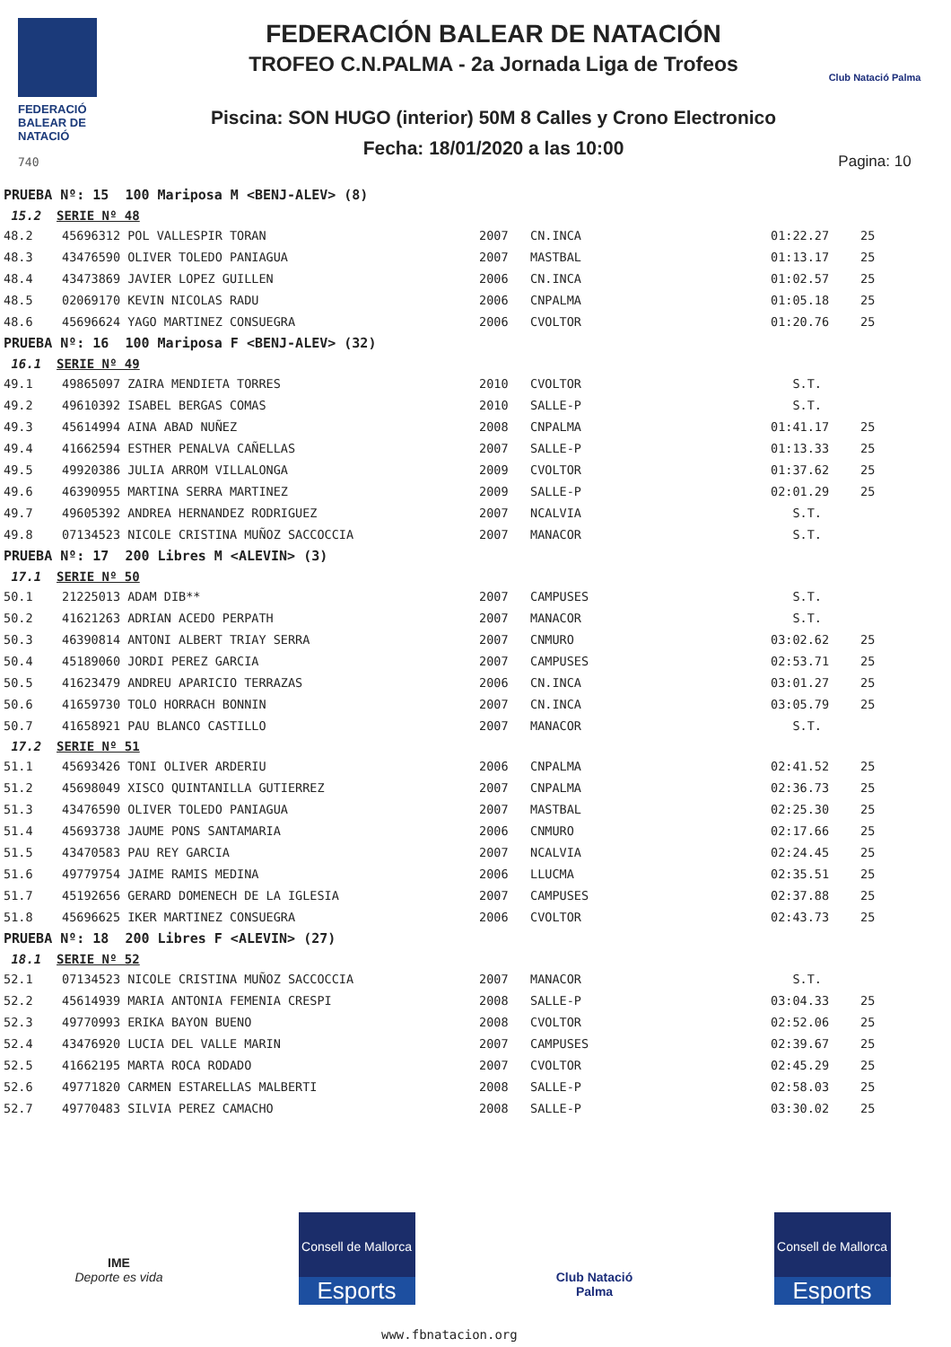FEDERACIÓ
BALEAR DE
NATACIÓ
740
FEDERACIÓN BALEAR DE NATACIÓN
TROFEO C.N.PALMA - 2a Jornada Liga de Trofeos
Piscina: SON HUGO (interior) 50M 8 Calles y Crono Electronico
Fecha: 18/01/2020 a las 10:00
Club Natació Palma
Pagina: 10
| PRUEBA Nº: 15 100 Mariposa M <BENJ-ALEV> (8) | | | | | |
| 15.2 SERIE Nº 48 | | | | | |
| 48.2 | 45696312 POL VALLESPIR TORAN | 2007 | CN.INCA | 01:22.27 | 25 |
| 48.3 | 43476590 OLIVER TOLEDO PANIAGUA | 2007 | MASTBAL | 01:13.17 | 25 |
| 48.4 | 43473869 JAVIER LOPEZ GUILLEN | 2006 | CN.INCA | 01:02.57 | 25 |
| 48.5 | 02069170 KEVIN NICOLAS RADU | 2006 | CNPALMA | 01:05.18 | 25 |
| 48.6 | 45696624 YAGO MARTINEZ CONSUEGRA | 2006 | CVOLTOR | 01:20.76 | 25 |
| PRUEBA Nº: 16 100 Mariposa F <BENJ-ALEV> (32) | | | | | |
| 16.1 SERIE Nº 49 | | | | | |
| 49.1 | 49865097 ZAIRA MENDIETA TORRES | 2010 | CVOLTOR | S.T. | |
| 49.2 | 49610392 ISABEL BERGAS COMAS | 2010 | SALLE-P | S.T. | |
| 49.3 | 45614994 AINA ABAD NUÑEZ | 2008 | CNPALMA | 01:41.17 | 25 |
| 49.4 | 41662594 ESTHER PENALVA CAÑELLAS | 2007 | SALLE-P | 01:13.33 | 25 |
| 49.5 | 49920386 JULIA ARROM VILLALONGA | 2009 | CVOLTOR | 01:37.62 | 25 |
| 49.6 | 46390955 MARTINA SERRA MARTINEZ | 2009 | SALLE-P | 02:01.29 | 25 |
| 49.7 | 49605392 ANDREA HERNANDEZ RODRIGUEZ | 2007 | NCALVIA | S.T. | |
| 49.8 | 07134523 NICOLE CRISTINA MUÑOZ SACCOCCIA | 2007 | MANACOR | S.T. | |
| PRUEBA Nº: 17 200 Libres M <ALEVIN> (3) | | | | | |
| 17.1 SERIE Nº 50 | | | | | |
| 50.1 | 21225013 ADAM DIB** | 2007 | CAMPUSES | S.T. | |
| 50.2 | 41621263 ADRIAN ACEDO PERPATH | 2007 | MANACOR | S.T. | |
| 50.3 | 46390814 ANTONI ALBERT TRIAY SERRA | 2007 | CNMURO | 03:02.62 | 25 |
| 50.4 | 45189060 JORDI PEREZ GARCIA | 2007 | CAMPUSES | 02:53.71 | 25 |
| 50.5 | 41623479 ANDREU APARICIO TERRAZAS | 2006 | CN.INCA | 03:01.27 | 25 |
| 50.6 | 41659730 TOLO HORRACH BONNIN | 2007 | CN.INCA | 03:05.79 | 25 |
| 50.7 | 41658921 PAU BLANCO CASTILLO | 2007 | MANACOR | S.T. | |
| 17.2 SERIE Nº 51 | | | | | |
| 51.1 | 45693426 TONI OLIVER ARDERIU | 2006 | CNPALMA | 02:41.52 | 25 |
| 51.2 | 45698049 XISCO QUINTANILLA GUTIERREZ | 2007 | CNPALMA | 02:36.73 | 25 |
| 51.3 | 43476590 OLIVER TOLEDO PANIAGUA | 2007 | MASTBAL | 02:25.30 | 25 |
| 51.4 | 45693738 JAUME PONS SANTAMARIA | 2006 | CNMURO | 02:17.66 | 25 |
| 51.5 | 43470583 PAU REY GARCIA | 2007 | NCALVIA | 02:24.45 | 25 |
| 51.6 | 49779754 JAIME RAMIS MEDINA | 2006 | LLUCMA | 02:35.51 | 25 |
| 51.7 | 45192656 GERARD DOMENECH DE LA IGLESIA | 2007 | CAMPUSES | 02:37.88 | 25 |
| 51.8 | 45696625 IKER MARTINEZ CONSUEGRA | 2006 | CVOLTOR | 02:43.73 | 25 |
| PRUEBA Nº: 18 200 Libres F <ALEVIN> (27) | | | | | |
| 18.1 SERIE Nº 52 | | | | | |
| 52.1 | 07134523 NICOLE CRISTINA MUÑOZ SACCOCCIA | 2007 | MANACOR | S.T. | |
| 52.2 | 45614939 MARIA ANTONIA FEMENIA CRESPI | 2008 | SALLE-P | 03:04.33 | 25 |
| 52.3 | 49770993 ERIKA BAYON BUENO | 2008 | CVOLTOR | 02:52.06 | 25 |
| 52.4 | 43476920 LUCIA DEL VALLE MARIN | 2007 | CAMPUSES | 02:39.67 | 25 |
| 52.5 | 41662195 MARTA ROCA RODADO | 2007 | CVOLTOR | 02:45.29 | 25 |
| 52.6 | 49771820 CARMEN ESTARELLAS MALBERTI | 2008 | SALLE-P | 02:58.03 | 25 |
| 52.7 | 49770483 SILVIA PEREZ CAMACHO | 2008 | SALLE-P | 03:30.02 | 25 |
IME
Deporte es vida
Consell de Mallorca
Esports
Club Natació Palma
Consell de Mallorca
Esports
www.fbnatacion.org